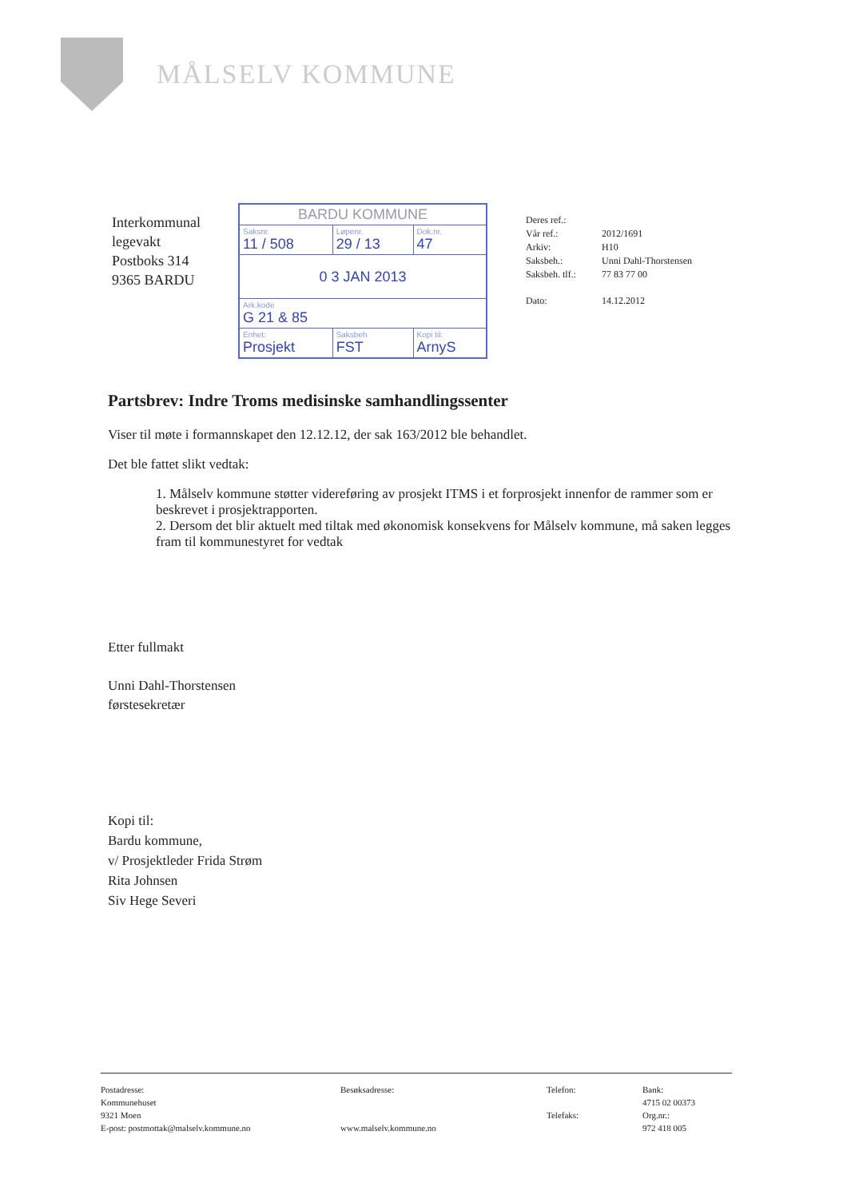MÅLSELV KOMMUNE
Interkommunal legevakt
Postboks 314
9365 BARDU
| BARDU KOMMUNE | | |
| Saksnr. 11 / 508 | Løpenr. 29 / 13 | Dok.nr. 47 |
| 0 3 JAN 2013 | | |
| Ark.kode G 21 & 85 | | |
| Enhet: Prosjekt | Saksbeh FST | Kopi til: ArnyS |
| Deres ref.: | |
| Vår ref.: | 2012/1691 |
| Arkiv: | H10 |
| Saksbeh.: | Unni Dahl-Thorstensen |
| Saksbeh. tlf.: | 77 83 77 00 |
| Dato: | 14.12.2012 |
Partsbrev: Indre Troms medisinske samhandlingssenter
Viser til møte i formannskapet den 12.12.12, der sak 163/2012 ble behandlet.
Det ble fattet slikt vedtak:
1. Målselv kommune støtter videreføring av prosjekt ITMS i et forprosjekt innenfor de rammer som er beskrevet i prosjektrapporten.
2. Dersom det blir aktuelt med tiltak med økonomisk konsekvens for Målselv kommune, må saken legges fram til kommunestyret for vedtak
Etter fullmakt
Unni Dahl-Thorstensen
førstesekretær
Kopi til:
Bardu kommune,
v/ Prosjektleder Frida Strøm
Rita Johnsen
Siv Hege Severi
Postadresse:
Kommunehuset
9321 Moen
E-post: postmottak@malselv.kommune.no
Besøksadresse:
www.malselv.kommune.no
Telefon:
Telefaks:
Bank:
4715 02 00373
Org.nr.:
972 418 005